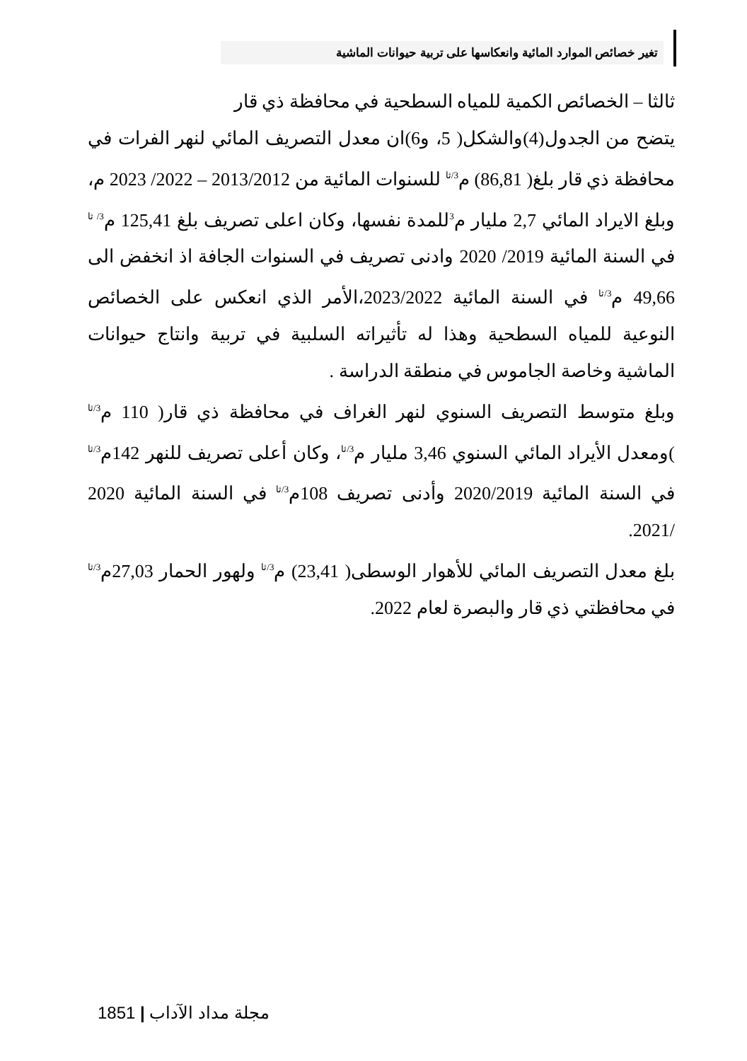تغير خصائص الموارد المائية وانعكاسها على تربية حيوانات الماشية
ثالثا – الخصائص الكمية للمياه السطحية في محافظة ذي قار
يتضح من الجدول(4)والشكل( 5، و6)ان معدل التصريف المائي لنهر الفرات في محافظة ذي قار بلغ( 86,81) م<sup>3/ثا</sup> للسنوات المائية من 2013/2012 – 2022/ 2023 م، وبلغ الايراد المائي 2,7 مليار م<sup>3</sup>للمدة نفسها، وكان اعلى تصريف بلغ 125,41 م<sup>3/ ثا</sup> في السنة المائية 2019/ 2020 وادنى تصريف في السنوات الجافة اذ انخفض الى 49,66 م<sup>3/ثا</sup> في السنة المائية 2023/2022،الأمر الذي انعكس على الخصائص النوعية للمياه السطحية وهذا له تأثيراته السلبية في تربية وانتاج حيوانات الماشية وخاصة الجاموس في منطقة الدراسة .
وبلغ متوسط التصريف السنوي لنهر الغراف في محافظة ذي قار( 110 م<sup>3/ثا</sup> )ومعدل الأيراد المائي السنوي 3,46 مليار م<sup>3/ثا</sup>، وكان أعلى تصريف للنهر 142م<sup>3/ثا</sup> في السنة المائية 2020/2019 وأدنى تصريف 108م<sup>3/ثا</sup> في السنة المائية 2020 /2021.
بلغ معدل التصريف المائي للأهوار الوسطى( 23,41) م<sup>3/ثا</sup> ولهور الحمار 27,03م<sup>3/ثا</sup> في محافظتي ذي قار والبصرة لعام 2022.
1851 | مجلة مداد الآداب